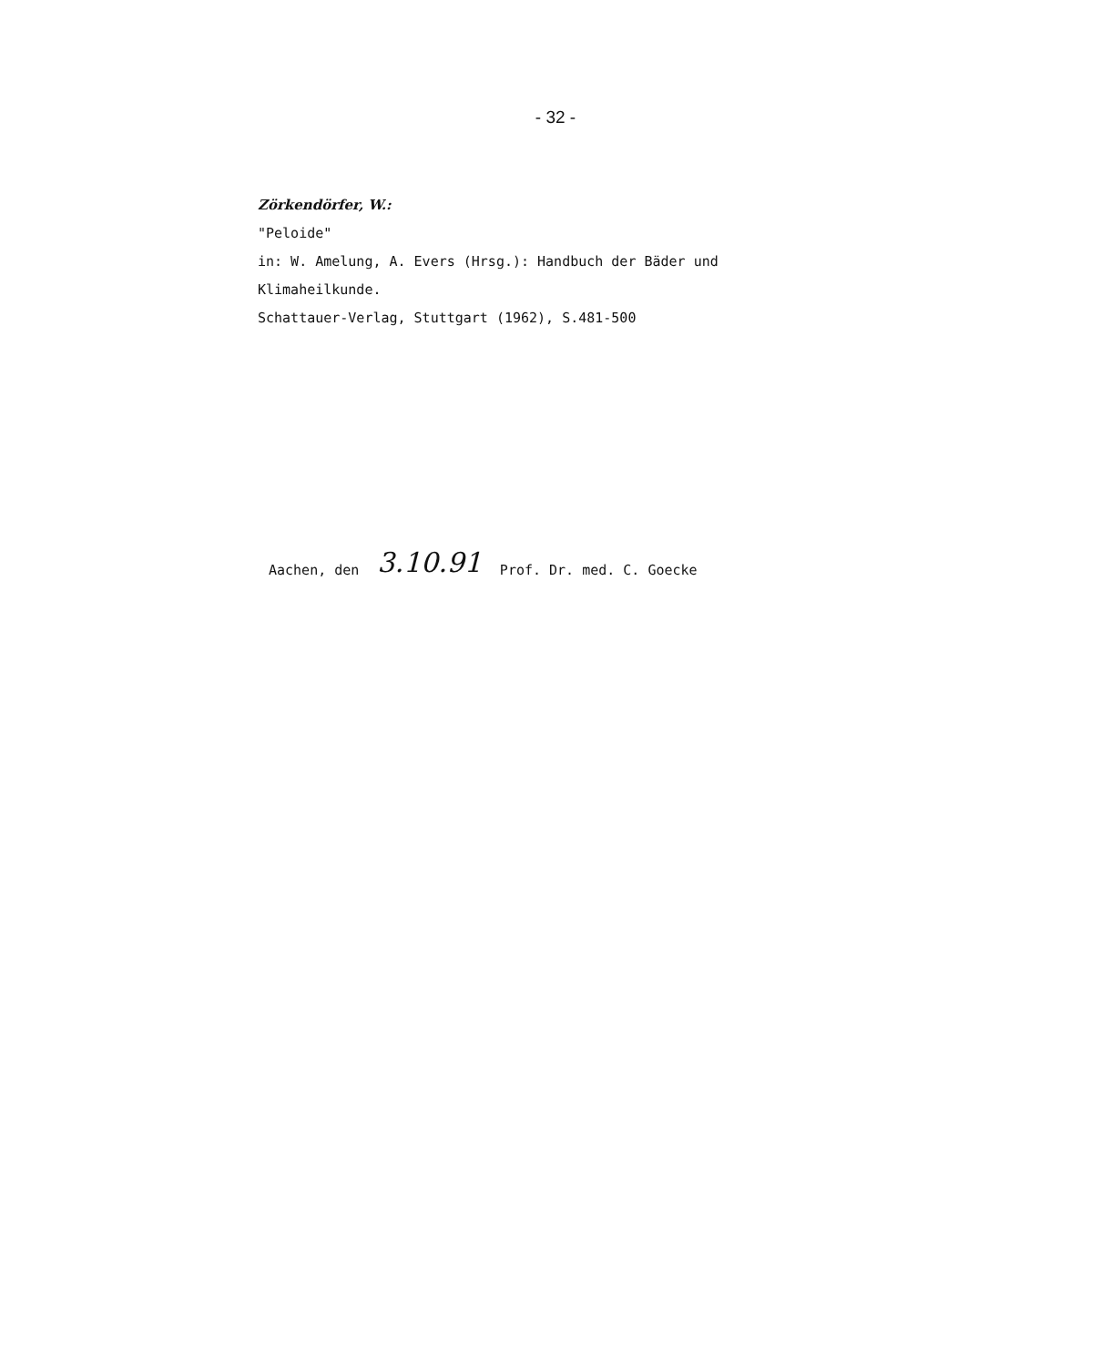- 32 -
Zörkendörfer, W.:
"Peloide"
in: W. Amelung, A. Evers (Hrsg.): Handbuch der Bäder und
Klimaheilkunde.
Schattauer-Verlag, Stuttgart (1962), S.481-500
Aachen, den 3.10.91 Prof. Dr. med. C. Goecke